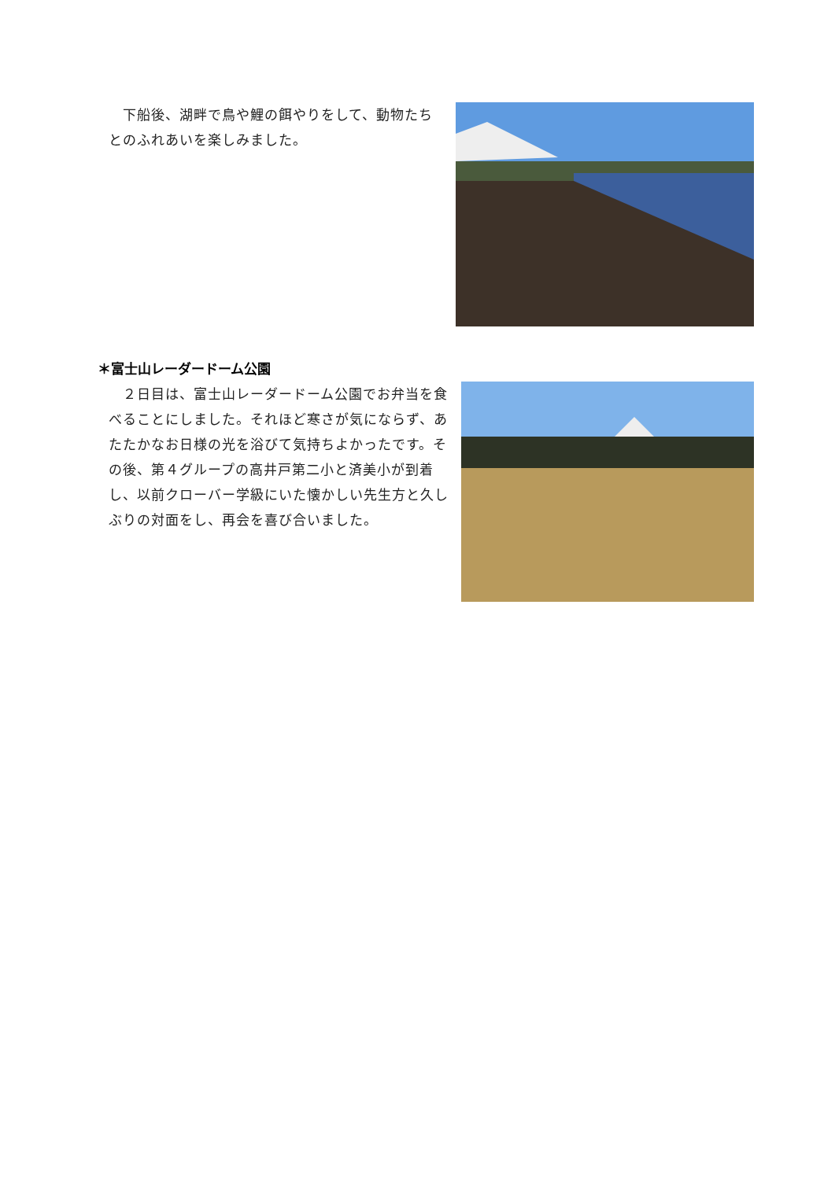下船後、湖畔で鳥や鯉の餌やりをして、動物たちとのふれあいを楽しみました。
＊富士山レーダードーム公園
　２日目は、富士山レーダードーム公園でお弁当を食べることにしました。それほど寒さが気にならず、あたたかなお日様の光を浴びて気持ちよかったです。その後、第４グループの高井戸第二小と済美小が到着し、以前クローバー学級にいた懐かしい先生方と久しぶりの対面をし、再会を喜び合いました。